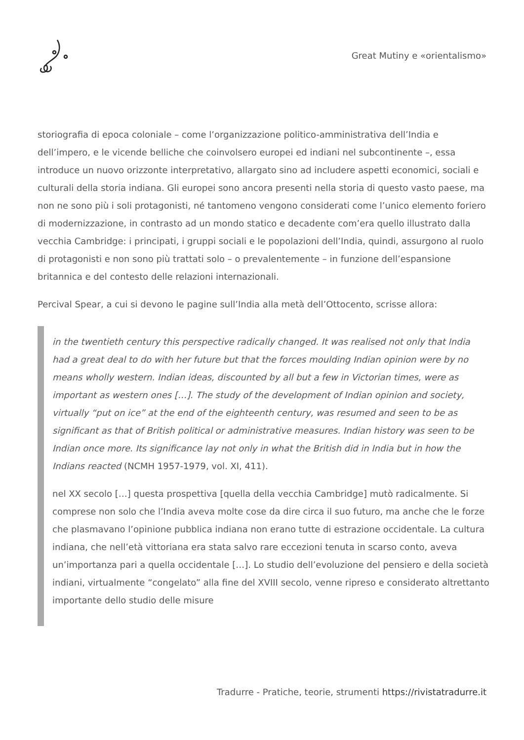Great Mutiny e «orientalismo»
storiografia di epoca coloniale – come l’organizzazione politico-amministrativa dell’India e dell’impero, e le vicende belliche che coinvolsero europei ed indiani nel subcontinente –, essa introduce un nuovo orizzonte interpretativo, allargato sino ad includere aspetti economici, sociali e culturali della storia indiana. Gli europei sono ancora presenti nella storia di questo vasto paese, ma non ne sono più i soli protagonisti, né tantomeno vengono considerati come l’unico elemento foriero di modernizzazione, in contrasto ad un mondo statico e decadente com’era quello illustrato dalla vecchia Cambridge: i principati, i gruppi sociali e le popolazioni dell’India, quindi, assurgono al ruolo di protagonisti e non sono più trattati solo – o prevalentemente – in funzione dell’espansione britannica e del contesto delle relazioni internazionali.
Percival Spear, a cui si devono le pagine sull’India alla metà dell’Ottocento, scrisse allora:
in the twentieth century this perspective radically changed. It was realised not only that India had a great deal to do with her future but that the forces moulding Indian opinion were by no means wholly western. Indian ideas, discounted by all but a few in Victorian times, were as important as western ones […]. The study of the development of Indian opinion and society, virtually “put on ice” at the end of the eighteenth century, was resumed and seen to be as significant as that of British political or administrative measures. Indian history was seen to be Indian once more. Its significance lay not only in what the British did in India but in how the Indians reacted (NCMH 1957-1979, vol. XI, 411).
nel XX secolo […] questa prospettiva [quella della vecchia Cambridge] mutò radicalmente. Si comprese non solo che l’India aveva molte cose da dire circa il suo futuro, ma anche che le forze che plasmavano l’opinione pubblica indiana non erano tutte di estrazione occidentale. La cultura indiana, che nell’età vittoriana era stata salvo rare eccezioni tenuta in scarso conto, aveva un’importanza pari a quella occidentale […]. Lo studio dell’evoluzione del pensiero e della società indiani, virtualmente “congelato” alla fine del XVIII secolo, venne ripreso e considerato altrettanto importante dello studio delle misure
Tradurre - Pratiche, teorie, strumenti https://rivistatradurre.it